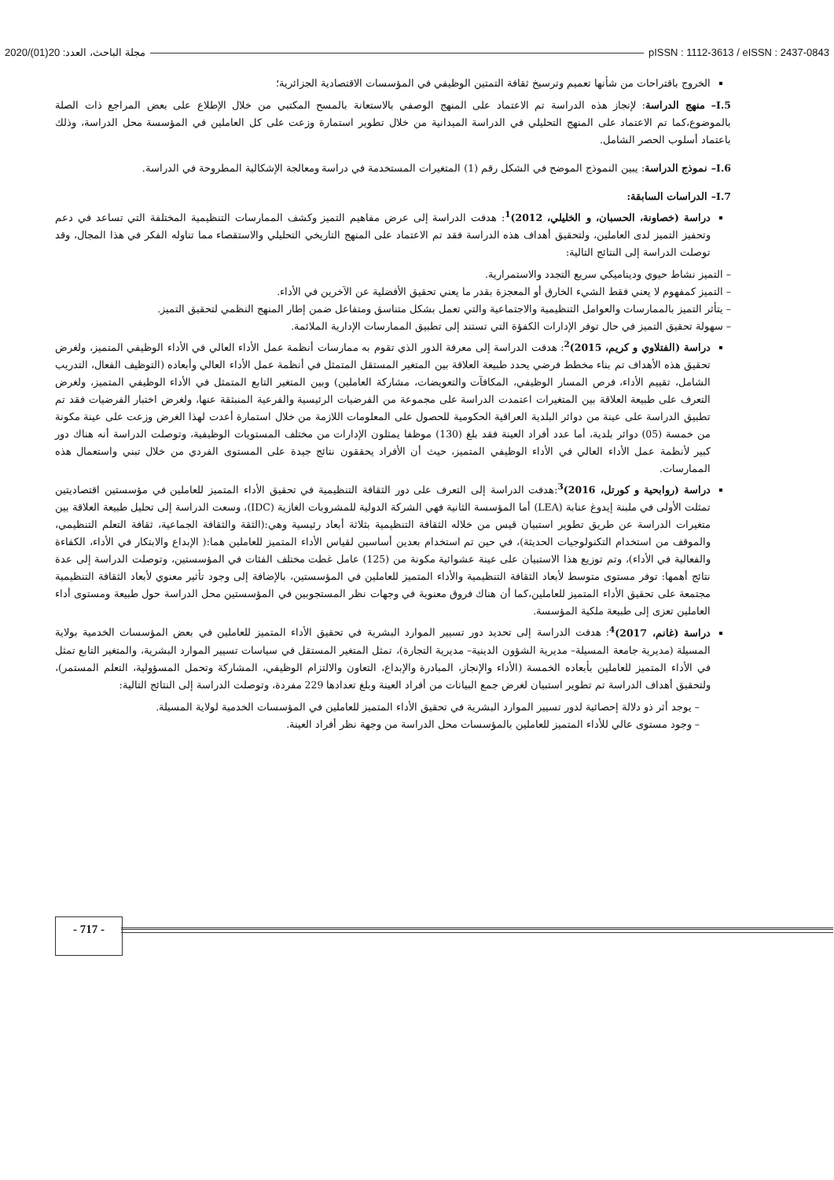2020/(01)20 :مجلة الباحث، العدد pISSN : 1112-3613 / eISSN : 2437-0843
الخروج باقتراحات من شأنها تعميم وترسيخ ثقافة التمتين الوظيفي في المؤسسات الاقتصادية الجزائرية؛
I.5– منهج الدراسة: لإنجاز هذه الدراسة تم الاعتماد على المنهج الوصفي بالاستعانة بالمسح المكتبي من خلال الإطلاع على بعض المراجع ذات الصلة بالموضوع،كما تم الاعتماد على المنهج التحليلي في الدراسة الميدانية من خلال تطوير استمارة وزعت على كل العاملين في المؤسسة محل الدراسة، وذلك باعتماد أسلوب الحصر الشامل.
I.6– نموذج الدراسة: يبين النموذج الموضح في الشكل رقم (1) المتغيرات المستخدمة في دراسة ومعالجة الإشكالية المطروحة في الدراسة.
I.7– الدراسات السابقة:
دراسة (خصاونة، الحسبان، و الخليلي، 2012)<sup>1</sup>: هدفت الدراسة إلى عرض مفاهيم التميز وكشف الممارسات التنظيمية المختلفة التي تساعد في دعم وتحفيز التميز لدى العاملين، ولتحقيق أهداف هذه الدراسة فقد تم الاعتماد على المنهج التاريخي التحليلي والاستقصاء مما تناوله الفكر في هذا المجال، وقد توصلت الدراسة إلى النتائج التالية:
– التميز نشاط حيوي وديناميكي سريع التجدد والاستمرارية.
– التميز كمفهوم لا يعني فقط الشيء الخارق أو المعجزة بقدر ما يعني تحقيق الأفضلية عن الآخرين في الأداء.
– يتأثر التميز بالممارسات والعوامل التنظيمية والاجتماعية والتي تعمل بشكل متناسق ومتفاعل ضمن إطار المنهج النظمي لتحقيق التميز.
– سهولة تحقيق التميز في حال توفر الإدارات الكفؤة التي تستند إلى تطبيق الممارسات الإدارية الملائمة.
دراسة (الفتلاوي و كريم، 2015)<sup>2</sup>: هدفت الدراسة إلى معرفة الدور الذي تقوم به ممارسات أنظمة عمل الأداء العالي في الأداء الوظيفي المتميز، ولغرض تحقيق هذه الأهداف تم بناء مخطط فرضي يحدد طبيعة العلاقة بين المتغير المستقل المتمثل في أنظمة عمل الأداء العالي وأبعاده (التوظيف الفعال، التدريب الشامل، تقييم الأداء، فرص المسار الوظيفي، المكافآت والتعويضات، مشاركة العاملين) وبين المتغير التابع المتمثل في الأداء الوظيفي المتميز، ولغرض التعرف على طبيعة العلاقة بين المتغيرات اعتمدت الدراسة على مجموعة من الفرضيات الرئيسية والفرعية المنبثقة عنها، ولغرض اختبار الفرضيات فقد تم تطبيق الدراسة على عينة من دوائر البلدية العراقية الحكومية للحصول على المعلومات اللازمة من خلال استمارة أعدت لهذا الغرض وزعت على عينة مكونة من خمسة (05) دوائر بلدية، أما عدد أفراد العينة فقد بلغ (130) موظفا يمثلون الإدارات من مختلف المستويات الوظيفية، وتوصلت الدراسة أنه هناك دور كبير لأنظمة عمل الأداء العالي في الأداء الوظيفي المتميز، حيث أن الأفراد يحققون نتائج جيدة على المستوى الفردي من خلال تبني واستعمال هذه الممارسات.
دراسة (روابحية و كورتل، 2016)<sup>3</sup>:هدفت الدراسة إلى التعرف على دور الثقافة التنظيمية في تحقيق الأداء المتميز للعاملين في مؤسستين اقتصاديتين تمثلت الأولى في ملبنة إيدوغ عنابة (LEA) أما المؤسسة الثانية فهي الشركة الدولية للمشروبات الغازية (IDC)، وسعت الدراسة إلى تحليل طبيعة العلاقة بين متغيرات الدراسة عن طريق تطوير استبيان قيس من خلاله الثقافة التنظيمية بثلاثة أبعاد رئيسية وهي:(الثقة والثقافة الجماعية، ثقافة التعلم التنظيمي، والموقف من استخدام التكنولوجيات الحديثة)، في حين تم استخدام بعدين أساسين لقياس الأداء المتميز للعاملين هما:( الإبداع والابتكار في الأداء، الكفاءة والفعالية في الأداء)، وتم توزيع هذا الاستبيان على عينة عشوائية مكونة من (125) عامل غطت مختلف الفئات في المؤسستين، وتوصلت الدراسة إلى عدة نتائج أهمها: توفر مستوى متوسط لأبعاد الثقافة التنظيمية والأداء المتميز للعاملين في المؤسستين، بالإضافة إلى وجود تأثير معنوي لأبعاد الثقافة التنظيمية مجتمعة على تحقيق الأداء المتميز للعاملين،كما أن هناك فروق معنوية في وجهات نظر المستجوبين في المؤسستين محل الدراسة حول طبيعة ومستوى أداء العاملين تعزى إلى طبيعة ملكية المؤسسة.
دراسة (غانم، 2017)<sup>4</sup>: هدفت الدراسة إلى تحديد دور تسيير الموارد البشرية في تحقيق الأداء المتميز للعاملين في بعض المؤسسات الخدمية بولاية المسيلة (مديرية جامعة المسيلة– مديرية الشؤون الدينية– مديرية التجارة)، تمثل المتغير المستقل في سياسات تسيير الموارد البشرية، والمتغير التابع تمثل في الأداء المتميز للعاملين بأبعاده الخمسة (الأداء والإنجاز، المبادرة والإبداع، التعاون والالتزام الوظيفي، المشاركة وتحمل المسؤولية، التعلم المستمر)، ولتحقيق أهداف الدراسة تم تطوير استبيان لغرض جمع البيانات من أفراد العينة وبلغ تعدادها 229 مفردة، وتوصلت الدراسة إلى النتائج التالية:
– يوجد أثر ذو دلالة إحصائية لدور تسيير الموارد البشرية في تحقيق الأداء المتميز للعاملين في المؤسسات الخدمية لولاية المسيلة.
– وجود مستوى عالي للأداء المتميز للعاملين بالمؤسسات محل الدراسة من وجهة نظر أفراد العينة.
- 717 -